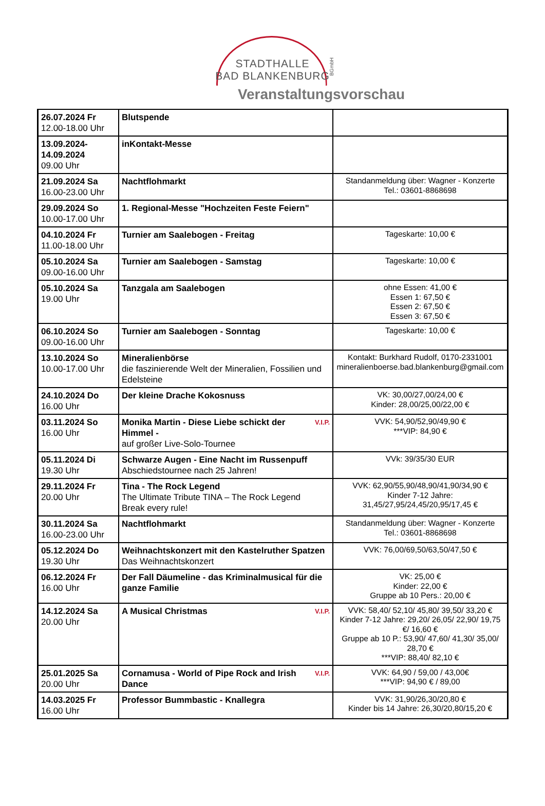STADTHALLE
BAD BLANKENBURG
BGmbH
Veranstaltungsvorschau
| 26.07.2024 Fr 12.00-18.00 Uhr | Blutspende | |
| 13.09.2024- 14.09.2024 09.00 Uhr | inKontakt-Messe | |
| 21.09.2024 Sa 16.00-23.00 Uhr | Nachtflohmarkt | Standanmeldung über: Wagner - Konzerte Tel.: 03601-8868698 |
| 29.09.2024 So 10.00-17.00 Uhr | 1. Regional-Messe "Hochzeiten Feste Feiern" | |
| 04.10.2024 Fr 11.00-18.00 Uhr | Turnier am Saalebogen - Freitag | Tageskarte: 10,00 € |
| 05.10.2024 Sa 09.00-16.00 Uhr | Turnier am Saalebogen - Samstag | Tageskarte: 10,00 € |
| 05.10.2024 Sa 19.00 Uhr | Tanzgala am Saalebogen | ohne Essen: 41,00 € Essen 1: 67,50 € Essen 2: 67,50 € Essen 3: 67,50 € |
| 06.10.2024 So 09.00-16.00 Uhr | Turnier am Saalebogen - Sonntag | Tageskarte: 10,00 € |
| 13.10.2024 So 10.00-17.00 Uhr | Mineralienbörse die faszinierende Welt der Mineralien, Fossilien und Edelsteine | Kontakt: Burkhard Rudolf, 0170-2331001 mineralienboerse.bad.blankenburg@gmail.com |
| 24.10.2024 Do 16.00 Uhr | Der kleine Drache Kokosnuss | VK: 30,00/27,00/24,00 € Kinder: 28,00/25,00/22,00 € |
| 03.11.2024 So 16.00 Uhr | V.I.P. Monika Martin - Diese Liebe schickt der Himmel - auf großer Live-Solo-Tournee | VVK: 54,90/52,90/49,90 € ***VIP: 84,90 € |
| 05.11.2024 Di 19.30 Uhr | Schwarze Augen - Eine Nacht im Russenpuff Abschiedstournee nach 25 Jahren! | VVk: 39/35/30 EUR |
| 29.11.2024 Fr 20.00 Uhr | Tina - The Rock Legend The Ultimate Tribute TINA – The Rock Legend Break every rule! | VVK: 62,90/55,90/48,90/41,90/34,90 € Kinder 7-12 Jahre: 31,45/27,95/24,45/20,95/17,45 € |
| 30.11.2024 Sa 16.00-23.00 Uhr | Nachtflohmarkt | Standanmeldung über: Wagner - Konzerte Tel.: 03601-8868698 |
| 05.12.2024 Do 19.30 Uhr | Weihnachtskonzert mit den Kastelruther Spatzen Das Weihnachtskonzert | VVK: 76,00/69,50/63,50/47,50 € |
| 06.12.2024 Fr 16.00 Uhr | Der Fall Däumeline - das Kriminalmusical für die ganze Familie | VK: 25,00 € Kinder: 22,00 € Gruppe ab 10 Pers.: 20,00 € |
| 14.12.2024 Sa 20.00 Uhr | V.I.P. A Musical Christmas | VVK: 58,40/ 52,10/ 45,80/ 39,50/ 33,20 € Kinder 7-12 Jahre: 29,20/ 26,05/ 22,90/ 19,75 €/ 16,60 € Gruppe ab 10 P.: 53,90/ 47,60/ 41,30/ 35,00/ 28,70 € ***VIP: 88,40/ 82,10 € |
| 25.01.2025 Sa 20.00 Uhr | V.I.P. Cornamusa - World of Pipe Rock and Irish Dance | VVK: 64,90 / 59,00 / 43,00€ ***VIP: 94,90 € / 89,00 |
| 14.03.2025 Fr 16.00 Uhr | Professor Bummbastic - Knallegra | VVK: 31,90/26,30/20,80 € Kinder bis 14 Jahre: 26,30/20,80/15,20 € |